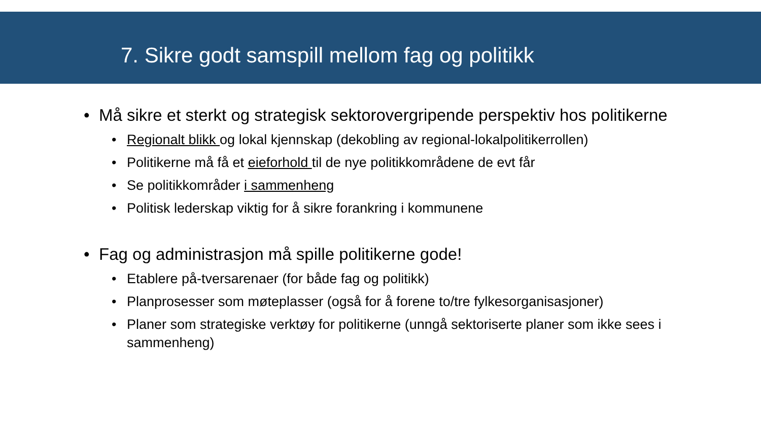7. Sikre godt samspill mellom fag og politikk
• Må sikre et sterkt og strategisk sektorovergripende perspektiv hos politikerne
• Regionalt blikk og lokal kjennskap (dekobling av regional-lokalpolitikerrollen)
• Politikerne må få et eieforhold til de nye politikkområdene de evt får
• Se politikkområder i sammenheng
• Politisk lederskap viktig for å sikre forankring i kommunene
• Fag og administrasjon må spille politikerne gode!
• Etablere på-tversarenaer (for både fag og politikk)
• Planprosesser som møteplasser (også for å forene to/tre fylkesorganisasjoner)
• Planer som strategiske verktøy for politikerne (unngå sektoriserte planer som ikke sees i sammenheng)